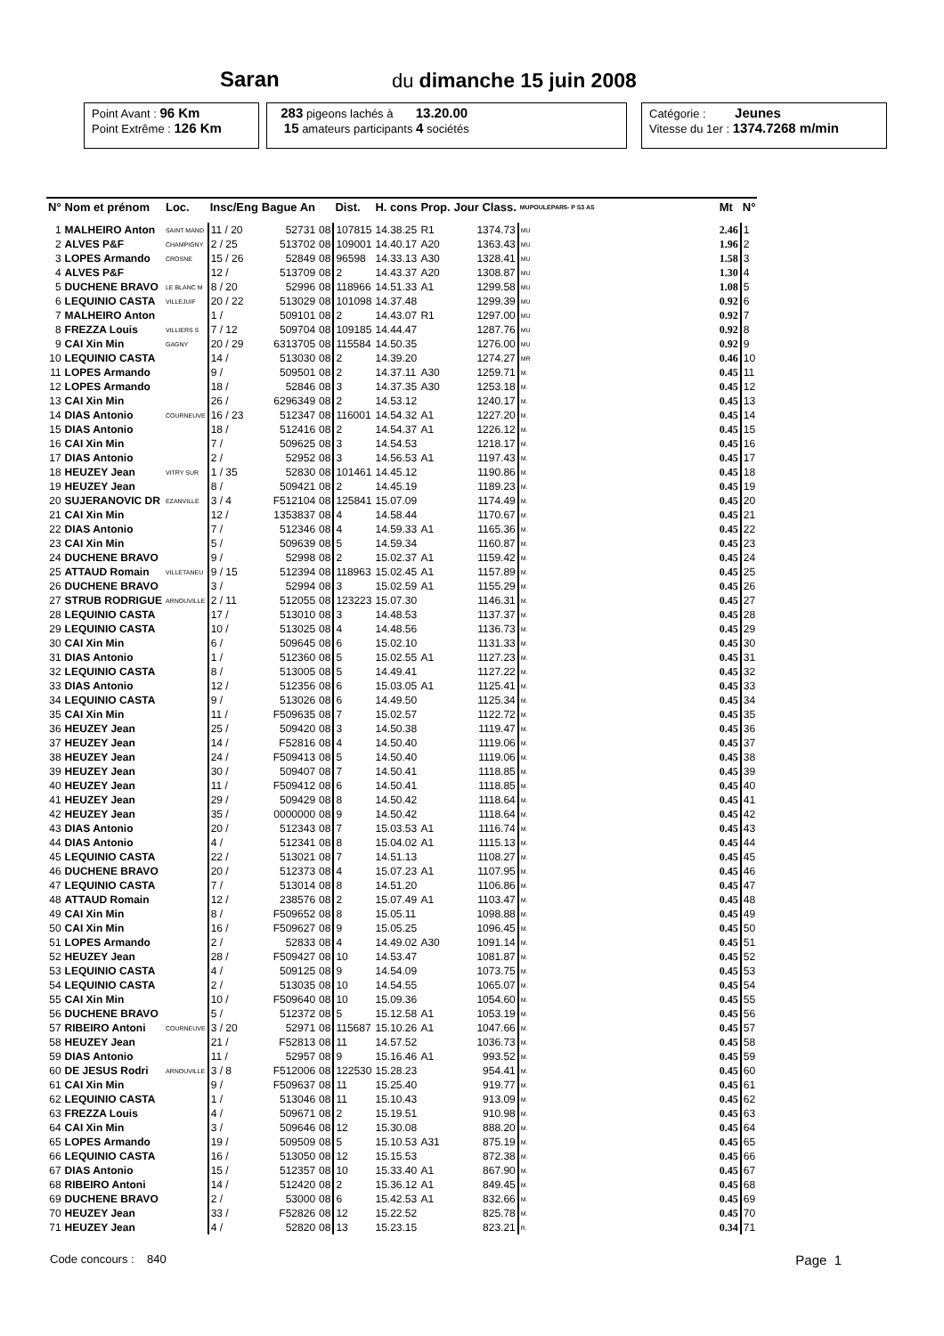Saran du dimanche 15 juin 2008
Point Avant : 96 Km
Point Extrême : 126 Km
283 pigeons lachés à 13.20.00
15 amateurs participants 4 sociétés
Catégorie : Jeunes
Vitesse du 1er : 1374.7268 m/min
| N° | Nom et prénom | Loc. | Insc/Eng | Bague An | | Dist. | H. cons | Prop. | Jour Class. | MUPOULEPAR5- P S3 AS | Mt | N° |
| --- | --- | --- | --- | --- | --- | --- | --- | --- | --- | --- | --- | --- |
| 1 | MALHEIRO Anton | SAINT MAND | 11 / 20 | 52731 | 08 | 107815 | 14.38.25 | R1 | 1374.73 | MU | 2.46 | 1 |
| 2 | ALVES P&F | CHAMPIGNY | 2 / 25 | 513702 | 08 | 109001 | 14.40.17 | A20 | 1363.43 | MU | 1.96 | 2 |
| 3 | LOPES Armando | CROSNE | 15 / 26 | 52849 | 08 | 96598 | 14.33.13 | A30 | 1328.41 | MU | 1.58 | 3 |
| 4 | ALVES P&F | | 12 / | 513709 | 08 | 2 | 14.43.37 | A20 | 1308.87 | MU | 1.30 | 4 |
| 5 | DUCHENE BRAVO | LE BLANC M | 8 / 20 | 52996 | 08 | 118966 | 14.51.33 | A1 | 1299.58 | MU | 1.08 | 5 |
| 6 | LEQUINIO CASTA | VILLEJUIF | 20 / 22 | 513029 | 08 | 101098 | 14.37.48 | | 1299.39 | MU | 0.92 | 6 |
| 7 | MALHEIRO Anton | | 1 / | 509101 | 08 | 2 | 14.43.07 | R1 | 1297.00 | MU | 0.92 | 7 |
| 8 | FREZZA Louis | VILLIERS S | 7 / 12 | 509704 | 08 | 109185 | 14.44.47 | | 1287.76 | MU | 0.92 | 8 |
| 9 | CAI Xin Min | GAGNY | 20 / 29 | 6313705 | 08 | 115584 | 14.50.35 | | 1276.00 | MU | 0.92 | 9 |
| 10 | LEQUINIO CASTA | | 14 / | 513030 | 08 | 2 | 14.39.20 | | 1274.27 | MR | 0.46 | 10 |
| 11 | LOPES Armando | | 9 / | 509501 | 08 | 2 | 14.37.11 | A30 | 1259.71 | M. | 0.45 | 11 |
| 12 | LOPES Armando | | 18 / | 52846 | 08 | 3 | 14.37.35 | A30 | 1253.18 | M. | 0.45 | 12 |
| 13 | CAI Xin Min | | 26 / | 6296349 | 08 | 2 | 14.53.12 | | 1240.17 | M. | 0.45 | 13 |
| 14 | DIAS Antonio | COURNEUVE | 16 / 23 | 512347 | 08 | 116001 | 14.54.32 | A1 | 1227.20 | M. | 0.45 | 14 |
| 15 | DIAS Antonio | | 18 / | 512416 | 08 | 2 | 14.54.37 | A1 | 1226.12 | M. | 0.45 | 15 |
| 16 | CAI Xin Min | | 7 / | 509625 | 08 | 3 | 14.54.53 | | 1218.17 | M. | 0.45 | 16 |
| 17 | DIAS Antonio | | 2 / | 52952 | 08 | 3 | 14.56.53 | A1 | 1197.43 | M. | 0.45 | 17 |
| 18 | HEUZEY Jean | VITRY SUR | 1 / 35 | 52830 | 08 | 101461 | 14.45.12 | | 1190.86 | M. | 0.45 | 18 |
| 19 | HEUZEY Jean | | 8 / | 509421 | 08 | 2 | 14.45.19 | | 1189.23 | M. | 0.45 | 19 |
| 20 | SUJERANOVIC DR | EZANVILLE | 3 / 4 | F512104 | 08 | 125841 | 15.07.09 | | 1174.49 | M. | 0.45 | 20 |
| 21 | CAI Xin Min | | 12 / | 1353837 | 08 | 4 | 14.58.44 | | 1170.67 | M. | 0.45 | 21 |
| 22 | DIAS Antonio | | 7 / | 512346 | 08 | 4 | 14.59.33 | A1 | 1165.36 | M. | 0.45 | 22 |
| 23 | CAI Xin Min | | 5 / | 509639 | 08 | 5 | 14.59.34 | | 1160.87 | M. | 0.45 | 23 |
| 24 | DUCHENE BRAVO | | 9 / | 52998 | 08 | 2 | 15.02.37 | A1 | 1159.42 | M. | 0.45 | 24 |
| 25 | ATTAUD Romain | VILLETANEU | 9 / 15 | 512394 | 08 | 118963 | 15.02.45 | A1 | 1157.89 | M. | 0.45 | 25 |
| 26 | DUCHENE BRAVO | | 3 / | 52994 | 08 | 3 | 15.02.59 | A1 | 1155.29 | M. | 0.45 | 26 |
| 27 | STRUB RODRIGUE | ARNOUVILLE | 2 / 11 | 512055 | 08 | 123223 | 15.07.30 | | 1146.31 | M. | 0.45 | 27 |
| 28 | LEQUINIO CASTA | | 17 / | 513010 | 08 | 3 | 14.48.53 | | 1137.37 | M. | 0.45 | 28 |
| 29 | LEQUINIO CASTA | | 10 / | 513025 | 08 | 4 | 14.48.56 | | 1136.73 | M. | 0.45 | 29 |
| 30 | CAI Xin Min | | 6 / | 509645 | 08 | 6 | 15.02.10 | | 1131.33 | M. | 0.45 | 30 |
| 31 | DIAS Antonio | | 1 / | 512360 | 08 | 5 | 15.02.55 | A1 | 1127.23 | M. | 0.45 | 31 |
| 32 | LEQUINIO CASTA | | 8 / | 513005 | 08 | 5 | 14.49.41 | | 1127.22 | M. | 0.45 | 32 |
| 33 | DIAS Antonio | | 12 / | 512356 | 08 | 6 | 15.03.05 | A1 | 1125.41 | M. | 0.45 | 33 |
| 34 | LEQUINIO CASTA | | 9 / | 513026 | 08 | 6 | 14.49.50 | | 1125.34 | M. | 0.45 | 34 |
| 35 | CAI Xin Min | | 11 / | F509635 | 08 | 7 | 15.02.57 | | 1122.72 | M. | 0.45 | 35 |
| 36 | HEUZEY Jean | | 25 / | 509420 | 08 | 3 | 14.50.38 | | 1119.47 | M. | 0.45 | 36 |
| 37 | HEUZEY Jean | | 14 / | F52816 | 08 | 4 | 14.50.40 | | 1119.06 | M. | 0.45 | 37 |
| 38 | HEUZEY Jean | | 24 / | F509413 | 08 | 5 | 14.50.40 | | 1119.06 | M. | 0.45 | 38 |
| 39 | HEUZEY Jean | | 30 / | 509407 | 08 | 7 | 14.50.41 | | 1118.85 | M. | 0.45 | 39 |
| 40 | HEUZEY Jean | | 11 / | F509412 | 08 | 6 | 14.50.41 | | 1118.85 | M. | 0.45 | 40 |
| 41 | HEUZEY Jean | | 29 / | 509429 | 08 | 8 | 14.50.42 | | 1118.64 | M. | 0.45 | 41 |
| 42 | HEUZEY Jean | | 35 / | 0000000 | 08 | 9 | 14.50.42 | | 1118.64 | M. | 0.45 | 42 |
| 43 | DIAS Antonio | | 20 / | 512343 | 08 | 7 | 15.03.53 | A1 | 1116.74 | M. | 0.45 | 43 |
| 44 | DIAS Antonio | | 4 / | 512341 | 08 | 8 | 15.04.02 | A1 | 1115.13 | M. | 0.45 | 44 |
| 45 | LEQUINIO CASTA | | 22 / | 513021 | 08 | 7 | 14.51.13 | | 1108.27 | M. | 0.45 | 45 |
| 46 | DUCHENE BRAVO | | 20 / | 512373 | 08 | 4 | 15.07.23 | A1 | 1107.95 | M. | 0.45 | 46 |
| 47 | LEQUINIO CASTA | | 7 / | 513014 | 08 | 8 | 14.51.20 | | 1106.86 | M. | 0.45 | 47 |
| 48 | ATTAUD Romain | | 12 / | 238576 | 08 | 2 | 15.07.49 | A1 | 1103.47 | M. | 0.45 | 48 |
| 49 | CAI Xin Min | | 8 / | F509652 | 08 | 8 | 15.05.11 | | 1098.88 | M. | 0.45 | 49 |
| 50 | CAI Xin Min | | 16 / | F509627 | 08 | 9 | 15.05.25 | | 1096.45 | M. | 0.45 | 50 |
| 51 | LOPES Armando | | 2 / | 52833 | 08 | 4 | 14.49.02 | A30 | 1091.14 | M. | 0.45 | 51 |
| 52 | HEUZEY Jean | | 28 / | F509427 | 08 | 10 | 14.53.47 | | 1081.87 | M. | 0.45 | 52 |
| 53 | LEQUINIO CASTA | | 4 / | 509125 | 08 | 9 | 14.54.09 | | 1073.75 | M. | 0.45 | 53 |
| 54 | LEQUINIO CASTA | | 2 / | 513035 | 08 | 10 | 14.54.55 | | 1065.07 | M. | 0.45 | 54 |
| 55 | CAI Xin Min | | 10 / | F509640 | 08 | 10 | 15.09.36 | | 1054.60 | M. | 0.45 | 55 |
| 56 | DUCHENE BRAVO | | 5 / | 512372 | 08 | 5 | 15.12.58 | A1 | 1053.19 | M. | 0.45 | 56 |
| 57 | RIBEIRO Antoni | COURNEUVE | 3 / 20 | 52971 | 08 | 115687 | 15.10.26 | A1 | 1047.66 | M. | 0.45 | 57 |
| 58 | HEUZEY Jean | | 21 / | F52813 | 08 | 11 | 14.57.52 | | 1036.73 | M. | 0.45 | 58 |
| 59 | DIAS Antonio | | 11 / | 52957 | 08 | 9 | 15.16.46 | A1 | 993.52 | M. | 0.45 | 59 |
| 60 | DE JESUS Rodri | ARNOUVILLE | 3 / 8 | F512006 | 08 | 122530 | 15.28.23 | | 954.41 | M. | 0.45 | 60 |
| 61 | CAI Xin Min | | 9 / | F509637 | 08 | 11 | 15.25.40 | | 919.77 | M. | 0.45 | 61 |
| 62 | LEQUINIO CASTA | | 1 / | 513046 | 08 | 11 | 15.10.43 | | 913.09 | M. | 0.45 | 62 |
| 63 | FREZZA Louis | | 4 / | 509671 | 08 | 2 | 15.19.51 | | 910.98 | M. | 0.45 | 63 |
| 64 | CAI Xin Min | | 3 / | 509646 | 08 | 12 | 15.30.08 | | 888.20 | M. | 0.45 | 64 |
| 65 | LOPES Armando | | 19 / | 509509 | 08 | 5 | 15.10.53 | A31 | 875.19 | M. | 0.45 | 65 |
| 66 | LEQUINIO CASTA | | 16 / | 513050 | 08 | 12 | 15.15.53 | | 872.38 | M. | 0.45 | 66 |
| 67 | DIAS Antonio | | 15 / | 512357 | 08 | 10 | 15.33.40 | A1 | 867.90 | M. | 0.45 | 67 |
| 68 | RIBEIRO Antoni | | 14 / | 512420 | 08 | 2 | 15.36.12 | A1 | 849.45 | M. | 0.45 | 68 |
| 69 | DUCHENE BRAVO | | 2 / | 53000 | 08 | 6 | 15.42.53 | A1 | 832.66 | M. | 0.45 | 69 |
| 70 | HEUZEY Jean | | 33 / | F52826 | 08 | 12 | 15.22.52 | | 825.78 | M. | 0.45 | 70 |
| 71 | HEUZEY Jean | | 4 / | 52820 | 08 | 13 | 15.23.15 | | 823.21 | R. | 0.34 | 71 |
Code concours : 840 Page 1